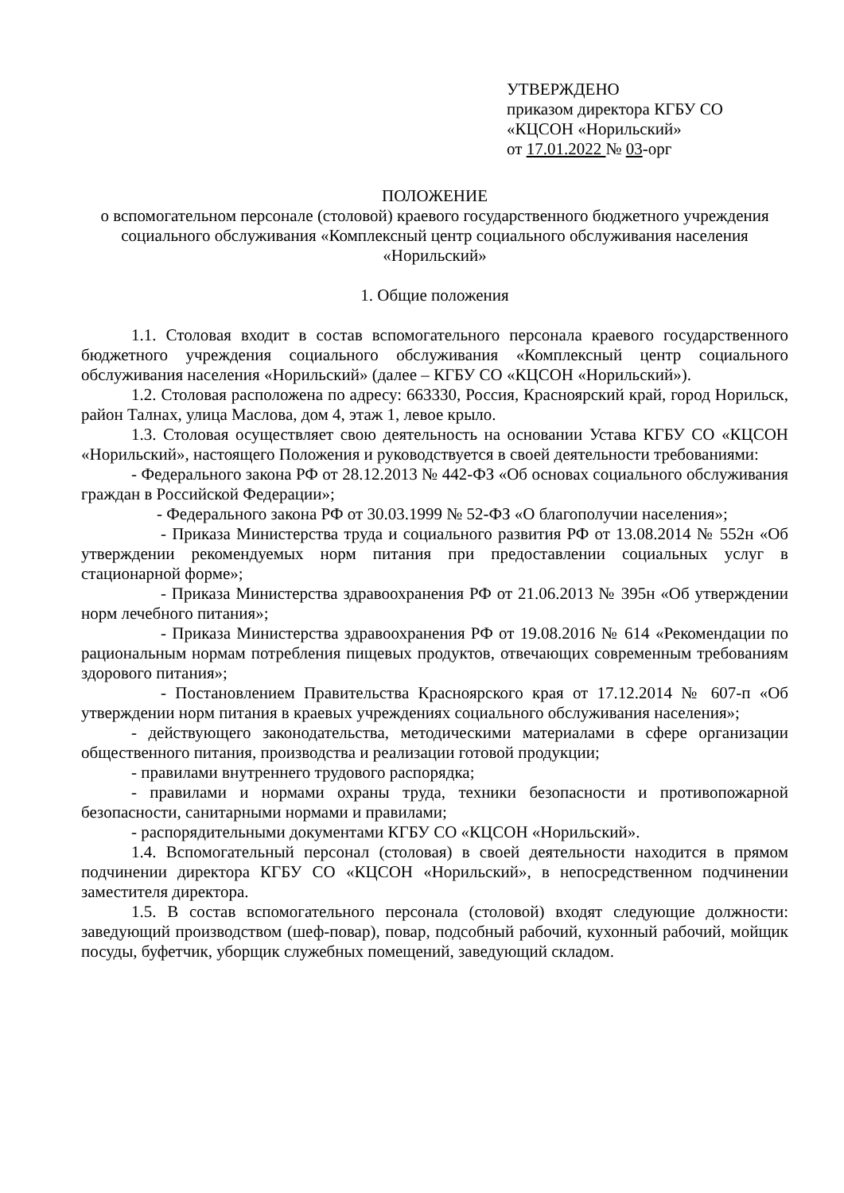УТВЕРЖДЕНО
приказом директора КГБУ СО
«КЦСОН «Норильский»
от 17.01.2022 № 03-орг
ПОЛОЖЕНИЕ
о вспомогательном персонале (столовой) краевого государственного бюджетного учреждения социального обслуживания «Комплексный центр социального обслуживания населения «Норильский»
1. Общие положения
1.1. Столовая входит в состав вспомогательного персонала краевого государственного бюджетного учреждения социального обслуживания «Комплексный центр социального обслуживания населения «Норильский» (далее – КГБУ СО «КЦСОН «Норильский»).
1.2. Столовая расположена по адресу: 663330, Россия, Красноярский край, город Норильск, район Талнах, улица Маслова, дом 4, этаж 1, левое крыло.
1.3. Столовая осуществляет свою деятельность на основании Устава КГБУ СО «КЦСОН «Норильский», настоящего Положения и руководствуется в своей деятельности требованиями:
- Федерального закона РФ от 28.12.2013 № 442-ФЗ «Об основах социального обслуживания граждан в Российской Федерации»;
- Федерального закона РФ от 30.03.1999 № 52-ФЗ «О благополучии населения»;
- Приказа Министерства труда и социального развития РФ от 13.08.2014 № 552н «Об утверждении рекомендуемых норм питания при предоставлении социальных услуг в стационарной форме»;
- Приказа Министерства здравоохранения РФ от 21.06.2013 № 395н «Об утверждении норм лечебного питания»;
- Приказа Министерства здравоохранения РФ от 19.08.2016 № 614 «Рекомендации по рациональным нормам потребления пищевых продуктов, отвечающих современным требованиям здорового питания»;
- Постановлением Правительства Красноярского края от 17.12.2014 № 607-п «Об утверждении норм питания в краевых учреждениях социального обслуживания населения»;
- действующего законодательства, методическими материалами в сфере организации общественного питания, производства и реализации готовой продукции;
- правилами внутреннего трудового распорядка;
- правилами и нормами охраны труда, техники безопасности и противопожарной безопасности, санитарными нормами и правилами;
- распорядительными документами КГБУ СО «КЦСОН «Норильский».
1.4. Вспомогательный персонал (столовая) в своей деятельности находится в прямом подчинении директора КГБУ СО «КЦСОН «Норильский», в непосредственном подчинении заместителя директора.
1.5. В состав вспомогательного персонала (столовой) входят следующие должности: заведующий производством (шеф-повар), повар, подсобный рабочий, кухонный рабочий, мойщик посуды, буфетчик, уборщик служебных помещений, заведующий складом.